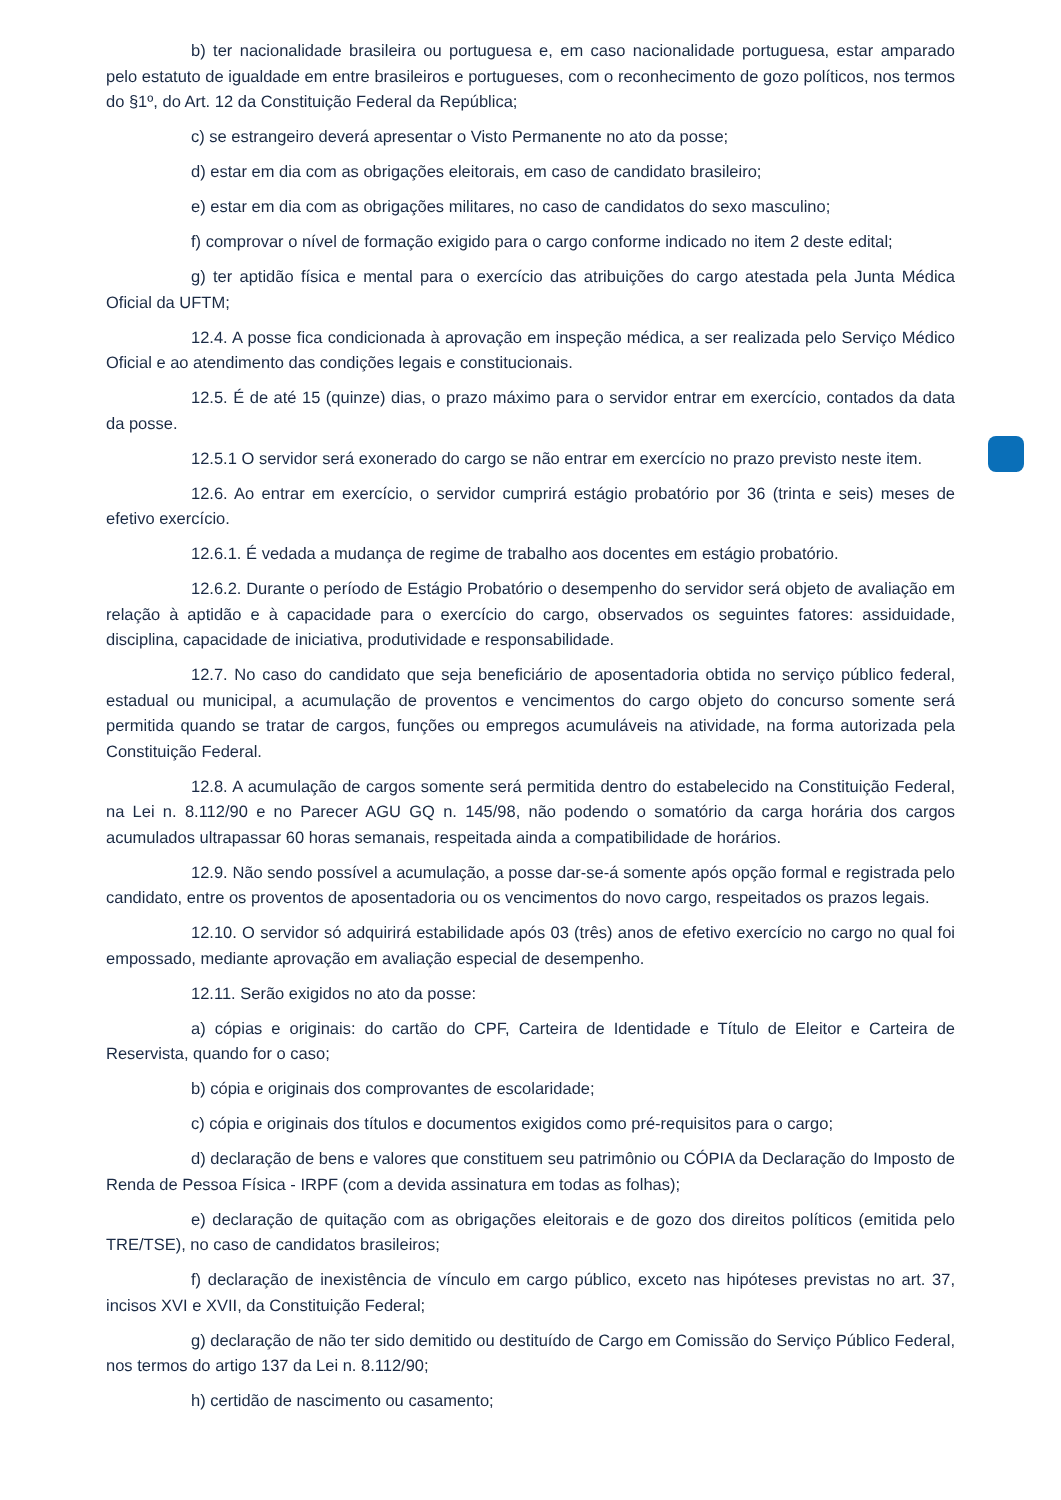b) ter nacionalidade brasileira ou portuguesa e, em caso nacionalidade portuguesa, estar amparado pelo estatuto de igualdade em entre brasileiros e portugueses, com o reconhecimento de gozo políticos, nos termos do §1º, do Art. 12 da Constituição Federal da República;
c) se estrangeiro deverá apresentar o Visto Permanente no ato da posse;
d) estar em dia com as obrigações eleitorais, em caso de candidato brasileiro;
e) estar em dia com as obrigações militares, no caso de candidatos do sexo masculino;
f) comprovar o nível de formação exigido para o cargo conforme indicado no item 2 deste edital;
g) ter aptidão física e mental para o exercício das atribuições do cargo atestada pela Junta Médica Oficial da UFTM;
12.4. A posse fica condicionada à aprovação em inspeção médica, a ser realizada pelo Serviço Médico Oficial e ao atendimento das condições legais e constitucionais.
12.5. É de até 15 (quinze) dias, o prazo máximo para o servidor entrar em exercício, contados da data da posse.
12.5.1 O servidor será exonerado do cargo se não entrar em exercício no prazo previsto neste item.
12.6. Ao entrar em exercício, o servidor cumprirá estágio probatório por 36 (trinta e seis) meses de efetivo exercício.
12.6.1. É vedada a mudança de regime de trabalho aos docentes em estágio probatório.
12.6.2. Durante o período de Estágio Probatório o desempenho do servidor será objeto de avaliação em relação à aptidão e à capacidade para o exercício do cargo, observados os seguintes fatores: assiduidade, disciplina, capacidade de iniciativa, produtividade e responsabilidade.
12.7. No caso do candidato que seja beneficiário de aposentadoria obtida no serviço público federal, estadual ou municipal, a acumulação de proventos e vencimentos do cargo objeto do concurso somente será permitida quando se tratar de cargos, funções ou empregos acumuláveis na atividade, na forma autorizada pela Constituição Federal.
12.8. A acumulação de cargos somente será permitida dentro do estabelecido na Constituição Federal, na Lei n. 8.112/90 e no Parecer AGU GQ n. 145/98, não podendo o somatório da carga horária dos cargos acumulados ultrapassar 60 horas semanais, respeitada ainda a compatibilidade de horários.
12.9. Não sendo possível a acumulação, a posse dar-se-á somente após opção formal e registrada pelo candidato, entre os proventos de aposentadoria ou os vencimentos do novo cargo, respeitados os prazos legais.
12.10. O servidor só adquirirá estabilidade após 03 (três) anos de efetivo exercício no cargo no qual foi empossado, mediante aprovação em avaliação especial de desempenho.
12.11. Serão exigidos no ato da posse:
a) cópias e originais: do cartão do CPF, Carteira de Identidade e Título de Eleitor e Carteira de Reservista, quando for o caso;
b) cópia e originais dos comprovantes de escolaridade;
c) cópia e originais dos títulos e documentos exigidos como pré-requisitos para o cargo;
d) declaração de bens e valores que constituem seu patrimônio ou CÓPIA da Declaração do Imposto de Renda de Pessoa Física - IRPF (com a devida assinatura em todas as folhas);
e) declaração de quitação com as obrigações eleitorais e de gozo dos direitos políticos (emitida pelo TRE/TSE), no caso de candidatos brasileiros;
f) declaração de inexistência de vínculo em cargo público, exceto nas hipóteses previstas no art. 37, incisos XVI e XVII, da Constituição Federal;
g) declaração de não ter sido demitido ou destituído de Cargo em Comissão do Serviço Público Federal, nos termos do artigo 137 da Lei n. 8.112/90;
h) certidão de nascimento ou casamento;